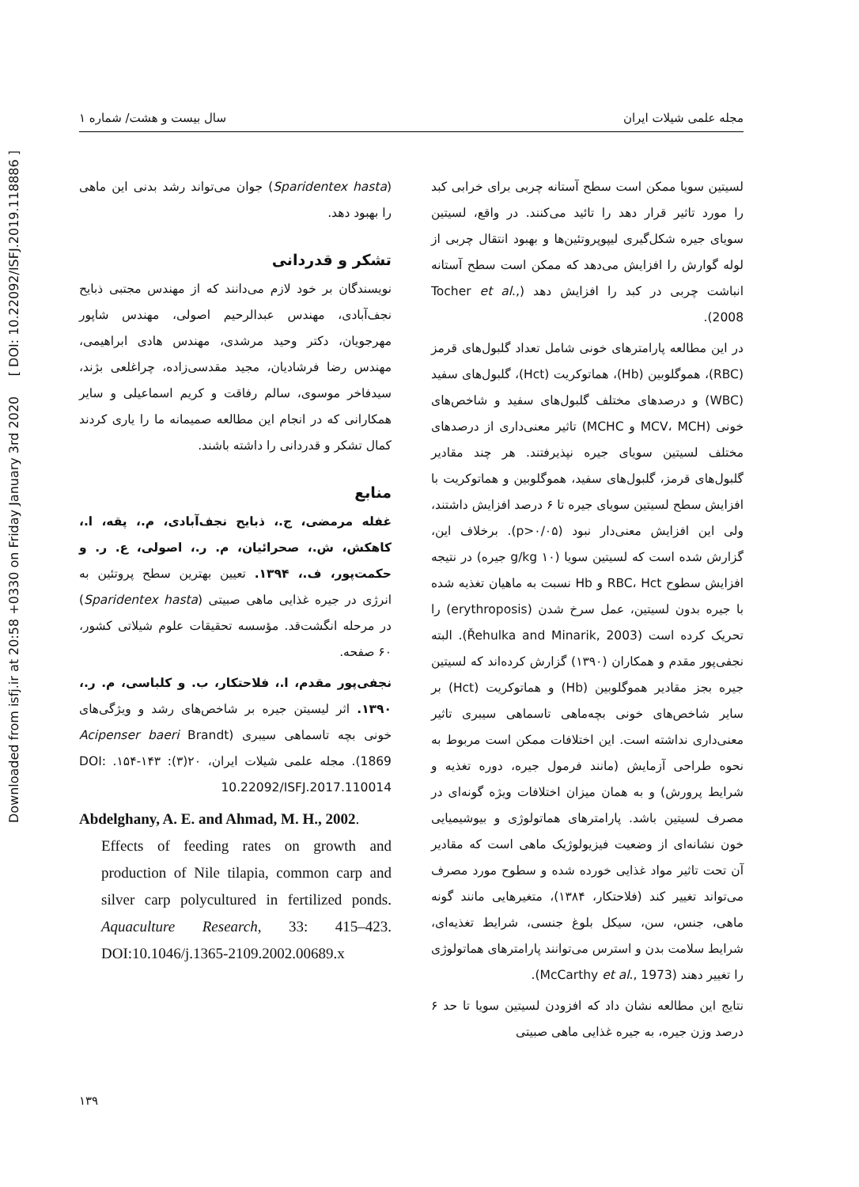Downloaded from isfj.ir at 20:58 +0330 on Friday January 3rd 2020 [ DOI: 10.22092/ISFJ.2019.118886 ]
مجله علمی شیلات ایران سال بیست و هشت/ شماره ۱
لسیتین سویا ممکن است سطح آستانه چربی برای خرابی کبد را مورد تاثیر قرار دهد را تائید می‌کنند. در واقع، لسیتین سویای جیره شکل‌گیری لیپوپروتئین‌ها و بهبود انتقال چربی از لوله گوارش را افزایش می‌دهد که ممکن است سطح آستانه انباشت چربی در کبد را افزایش دهد (Tocher et al., 2008).
در این مطالعه پارامترهای خونی شامل تعداد گلبول‌های قرمز (RBC)، هموگلوبین (Hb)، هماتوکریت (Hct)، گلبول‌های سفید (WBC) و درصدهای مختلف گلبول‌های سفید و شاخص‌های خونی (MCV، MCH و MCHC) تاثیر معنی‌داری از درصدهای مختلف لسیتین سویای جیره نپذیرفتند. هر چند مقادیر گلبول‌های قرمز، گلبول‌های سفید، هموگلوبین و هماتوکریت با افزایش سطح لسیتین سویای جیره تا ۶ درصد افزایش داشتند، ولی این افزایش معنی‌دار نبود (p>۰/۰۵). برخلاف این، گزارش شده است که لسیتین سویا (۱۰ g/kg جیره) در نتیجه افزایش سطوح RBC، Hct و Hb نسبت به ماهیان تغذیه شده با جیره بدون لسیتین، عمل سرخ شدن (erythroposis) را تحریک کرده است (Řehulka and Minarik, 2003). البته نجفی‌پور مقدم و همکاران (۱۳۹۰) گزارش کرده‌اند که لسیتین جیره بجز مقادیر هموگلوبین (Hb) و هماتوکریت (Hct) بر سایر شاخص‌های خونی بچه‌ماهی تاسماهی سیبری تاثیر معنی‌داری نداشته است. این اختلافات ممکن است مربوط به نحوه طراحی آزمایش (مانند فرمول جیره، دوره تغذیه و شرایط پرورش) و به همان میزان اختلافات ویژه گونه‌ای در مصرف لسیتین باشد. پارامترهای هماتولوژی و بیوشیمیایی خون نشانه‌ای از وضعیت فیزیولوژیک ماهی است که مقادیر آن تحت تاثیر مواد غذایی خورده شده و سطوح مورد مصرف می‌تواند تغییر کند (فلاحتکار، ۱۳۸۴)، متغیرهایی مانند گونه ماهی، جنس، سن، سیکل بلوغ جنسی، شرایط تغذیه‌ای، شرایط سلامت بدن و استرس می‌توانند پارامترهای هماتولوژی را تغییر دهند (McCarthy et al., 1973).
نتایج این مطالعه نشان داد که افزودن لسیتین سویا تا حد ۶ درصد وزن جیره، به جیره غذایی ماهی صبیتی
(Sparidentex hasta) جوان می‌تواند رشد بدنی این ماهی را بهبود دهد.
تشکر و قدردانی
نویسندگان بر خود لازم می‌دانند که از مهندس مجتبی ذبایح نجف‌آبادی، مهندس عبدالرحیم اصولی، مهندس شاپور مهرجویان، دکتر وحید مرشدی، مهندس هادی ابراهیمی، مهندس رضا فرشادیان، مجید مقدسی‌زاده، چراغلعی بژند، سیدفاخر موسوی، سالم رفاقت و کریم اسماعیلی و سایر همکارانی که در انجام این مطالعه صمیمانه ما را یاری کردند کمال تشکر و قدردانی را داشته باشند.
منابع
غفله مرمضی، ج.، ذبایح نجف‌آبادی، م.، پقه، ا.، کاهکش، ش.، صحرائیان، م. ر.، اصولی، ع. ر. و حکمت‌پور، ف.، ۱۳۹۴. تعیین بهترین سطح پروتئین به انرژی در جیره غذایی ماهی صبیتی (Sparidentex hasta) در مرحله انگشت‌قد. مؤسسه تحقیقات علوم شیلاتی کشور، ۶۰ صفحه.
نجفی‌پور مقدم، ا.، فلاحتکار، ب. و کلباسی، م. ر.، ۱۳۹۰. اثر لیسیتن جیره بر شاخص‌های رشد و ویژگی‌های خونی بچه تاسماهی سیبری (Acipenser baeri Brandt 1869). مجله علمی شیلات ایران، ۲۰(۳): ۱۴۳-۱۵۴. DOI: 10.22092/ISFJ.2017.110014
Abdelghany, A. E. and Ahmad, M. H., 2002.
Effects of feeding rates on growth and production of Nile tilapia, common carp and silver carp polycultured in fertilized ponds. Aquaculture Research, 33: 415–423. DOI:10.1046/j.1365-2109.2002.00689.x
۱۳۹